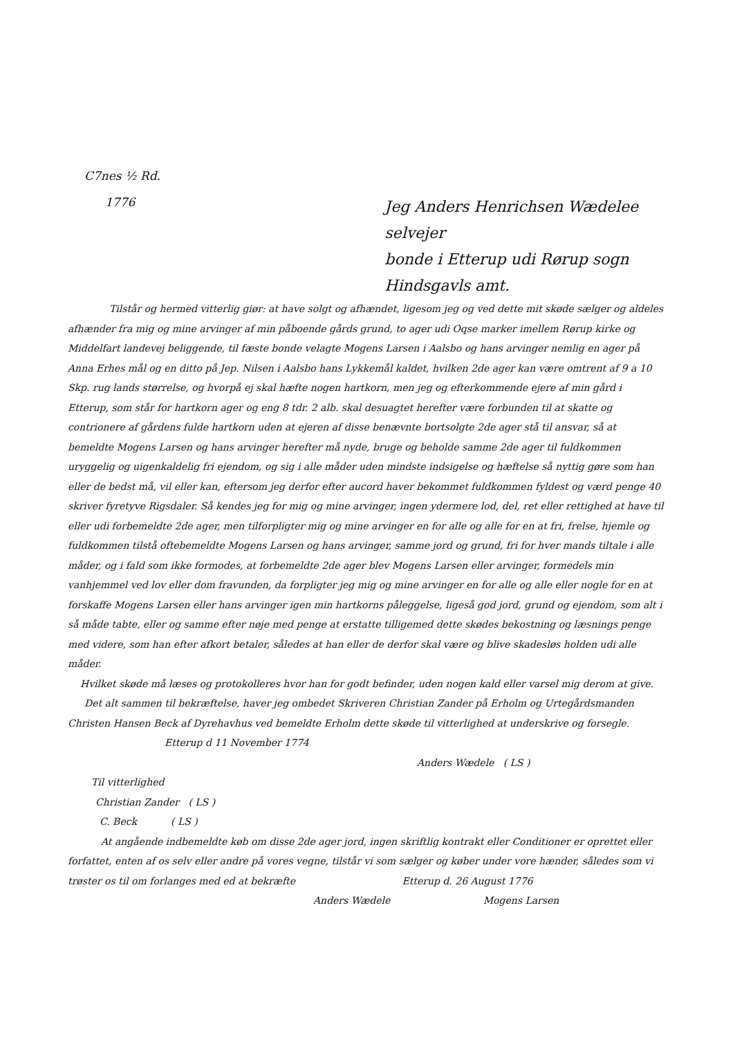C7nes ½ Rd.
1776
Jeg Anders Henrichsen Wædelee selvejer
bonde i Etterup udi Rørup sogn
Hindsgavls amt.
Tilstår og hermed vitterlig giør: at have solgt og afhændet, ligesom jeg og ved dette mit skøde sælger og aldeles afhænder fra mig og mine arvinger af min påboende gårds grund, to ager udi Oqse marker imellem Rørup kirke og Middelfart landevej beliggende, til fæste bonde velagte Mogens Larsen i Aalsbo og hans arvinger nemlig en ager på Anna Erhes mål og en ditto på Jep. Nilsen i Aalsbo hans Lykkemål kaldet, hvilken 2de ager kan være omtrent af 9 a 10 Skp. rug lands størrelse, og hvorpå ej skal hæfte nogen hartkorn, men jeg og efterkommende ejere af min gård i Etterup, som står for hartkorn ager og eng 8 tdr. 2 alb. skal desuagtet herefter være forbunden til at skatte og contrionere af gårdens fulde hartkorn uden at ejeren af disse benævnte bortsolgte 2de ager stå til ansvar, så at bemeldte Mogens Larsen og hans arvinger herefter må nyde, bruge og beholde samme 2de ager til fuldkommen uryggelig og uigenkaldelig fri ejendom, og sig i alle måder uden mindste indsigelse og hæftelse så nyttig gøre som han eller de bedst må, vil eller kan, eftersom jeg derfor efter aucord haver bekommet fuldkommen fyldest og værd penge 40 skriver fyretyve Rigsdaler. Så kendes jeg for mig og mine arvinger, ingen ydermere lod, del, ret eller rettighed at have til eller udi forbemeldte 2de ager, men tilforpligter mig og mine arvinger en for alle og alle for en at fri, frelse, hjemle og fuldkommen tilstå oftebemeldte Mogens Larsen og hans arvinger, samme jord og grund, fri for hver mands tiltale i alle måder, og i fald som ikke formodes, at forbemeldte 2de ager blev Mogens Larsen eller arvinger, formedels min vanhjemmel ved lov eller dom fravunden, da forpligter jeg mig og mine arvinger en for alle og alle eller nogle for en at forskaffe Mogens Larsen eller hans arvinger igen min hartkorns påleggelse, ligeså god jord, grund og ejendom, som alt i så måde tabte, eller og samme efter nøje med penge at erstatte tilligemed dette skødes bekostning og læsnings penge med videre, som han efter afkort betaler, således at han eller de derfor skal være og blive skadesløs holden udi alle måder.
Hvilket skøde må læses og protokolleres hvor han for godt befinder, uden nogen kald eller varsel mig derom at give.
Det alt sammen til bekræftelse, haver jeg ombedet Skriveren Christian Zander på Erholm og Urtegårdsmanden Christen Hansen Beck af Dyrehavhus ved bemeldte Erholm dette skøde til vitterlighed at underskrive og forsegle.
Etterup d 11 November 1774
Anders Wædele ( LS )
Til vitterlighed
Christian Zander ( LS )
C. Beck ( LS )
At angående indbemeldte køb om disse 2de ager jord, ingen skriftlig kontrakt eller Conditioner er oprettet eller forfattet, enten af os selv eller andre på vores vegne, tilstår vi som sælger og køber under vore hænder, således som vi trøster os til om forlanges med ed at bekræfte Etterup d. 26 August 1776
Anders Wædele Mogens Larsen